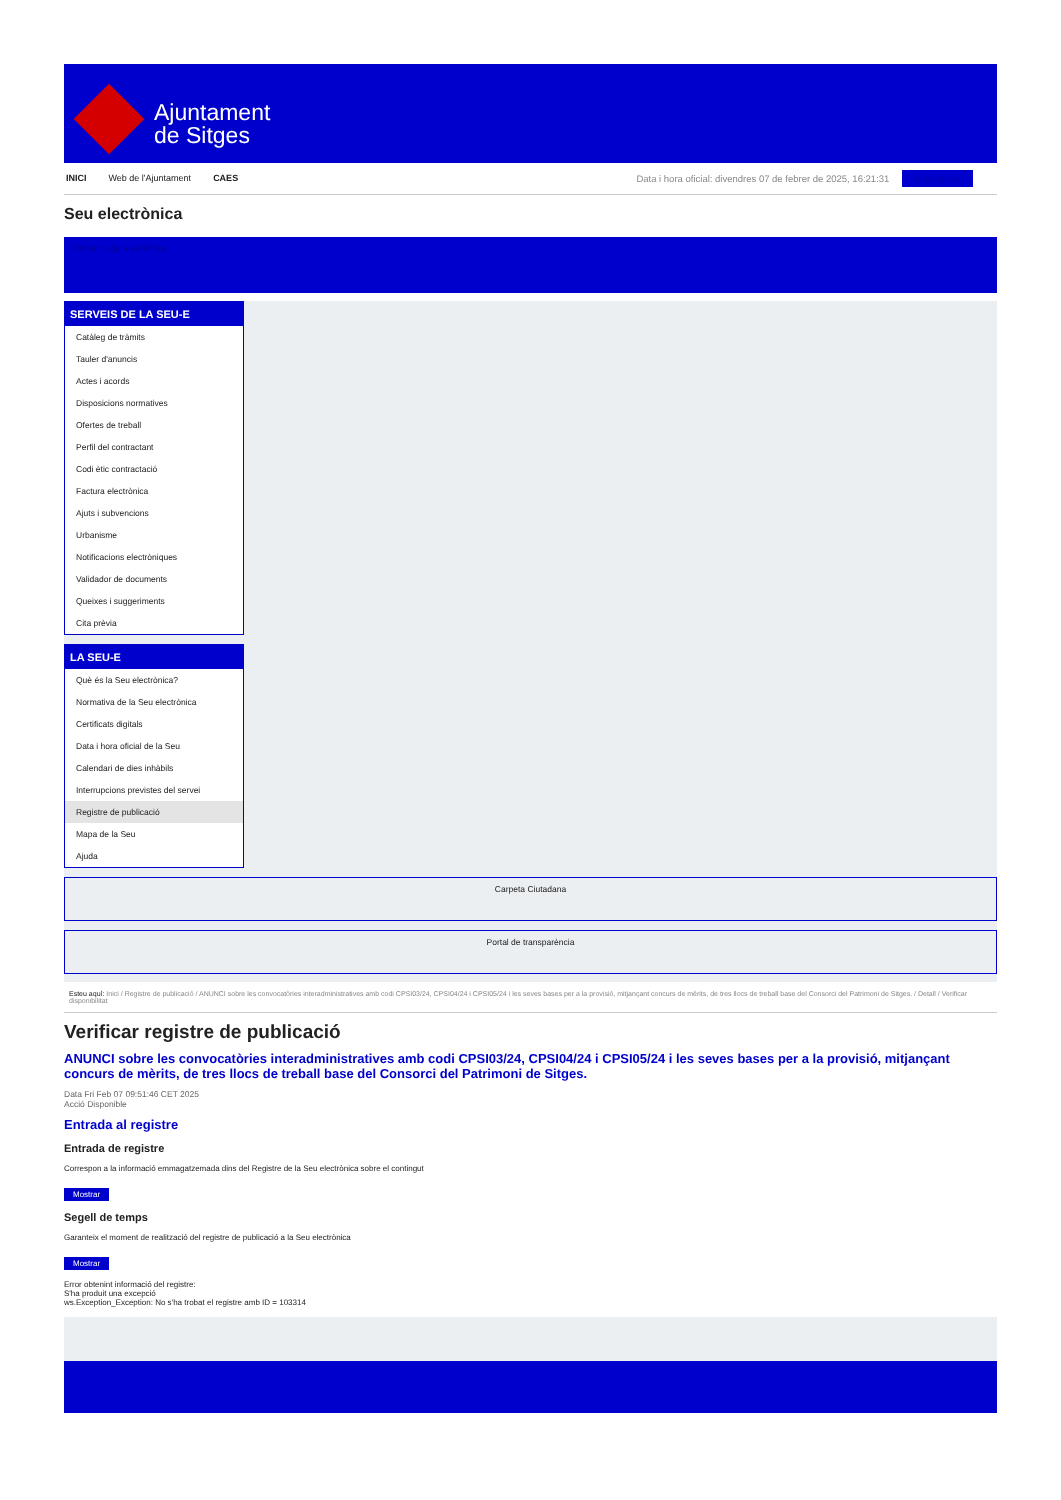Ajuntament
de Sitges
INICI Web de l'Ajuntament CAES Data i hora oficial: divendres 07 de febrer de 2025, 16:21:31 Sincronitza
Seu electrònica
Obtenir còpia autèntica
SERVEIS DE LA SEU-E
Catàleg de tràmits
Tauler d'anuncis
Actes i acords
Disposicions normatives
Ofertes de treball
Perfil del contractant
Codi ètic contractació
Factura electrònica
Ajuts i subvencions
Urbanisme
Notificacions electròniques
Validador de documents
Queixes i suggeriments
Cita prèvia
LA SEU-E
Què és la Seu electrònica?
Normativa de la Seu electrònica
Certificats digitals
Data i hora oficial de la Seu
Calendari de dies inhàbils
Interrupcions previstes del servei
Registre de publicació
Mapa de la Seu
Ajuda
Carpeta Ciutadana
Portal de transparència
Esteu aquí: Inici / Registre de publicació / ANUNCI sobre les convocatòries interadministratives amb codi CPSI03/24, CPSI04/24 i CPSI05/24 i les seves bases per a la provisió, mitjançant concurs de mèrits, de tres llocs de treball base del Consorci del Patrimoni de Sitges. / Detall / Verificar disponibilitat
Verificar registre de publicació
ANUNCI sobre les convocatòries interadministratives amb codi CPSI03/24, CPSI04/24 i CPSI05/24 i les seves bases per a la provisió, mitjançant concurs de mèrits, de tres llocs de treball base del Consorci del Patrimoni de Sitges.
Data Fri Feb 07 09:51:46 CET 2025
Acció Disponible
Entrada al registre
Entrada de registre
Correspon a la informació emmagatzemada dins del Registre de la Seu electrònica sobre el contingut
Mostrar
Segell de temps
Garanteix el moment de realització del registre de publicació a la Seu electrònica
Mostrar
Error obtenint informació del registre:
S'ha produit una excepció
ws.Exception_Exception: No s'ha trobat el registre amb ID = 103314